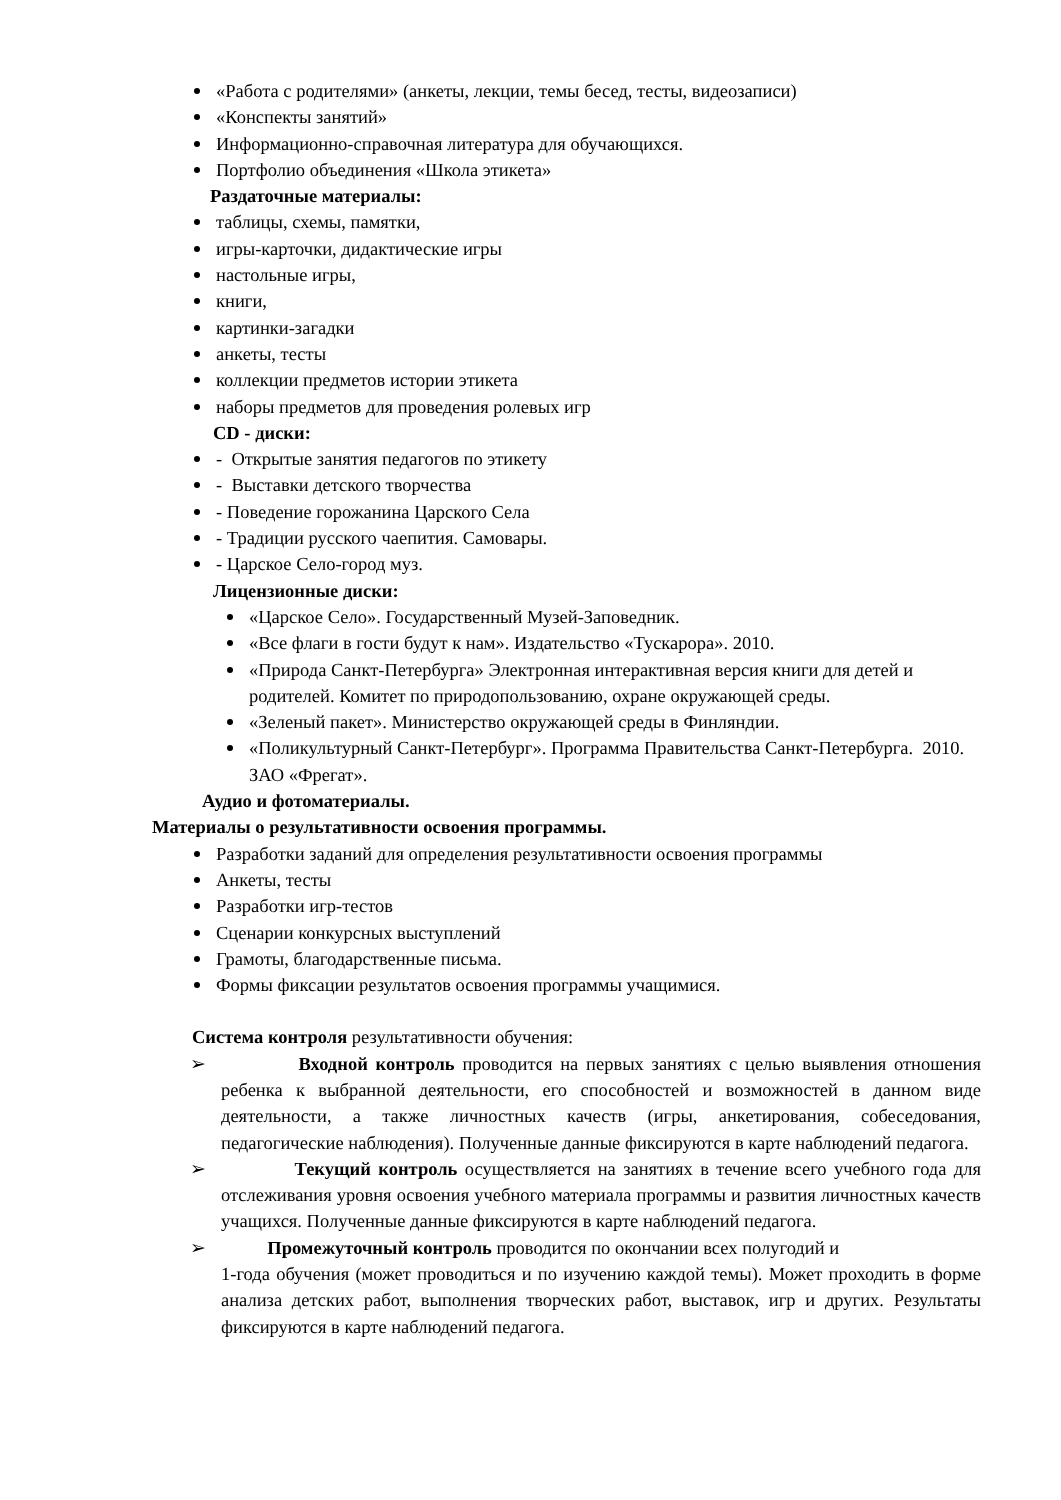«Работа с родителями» (анкеты, лекции, темы бесед, тесты, видеозаписи)
«Конспекты занятий»
Информационно-справочная литература для обучающихся.
Портфолио объединения «Школа этикета»
Раздаточные материалы:
таблицы, схемы, памятки,
игры-карточки, дидактические игры
настольные игры,
книги,
картинки-загадки
анкеты, тесты
коллекции предметов истории этикета
наборы предметов для проведения ролевых игр
CD - диски:
- Открытые занятия педагогов по этикету
- Выставки детского творчества
- Поведение горожанина Царского Села
- Традиции русского чаепития. Самовары.
- Царское Село-город муз.
Лицензионные диски:
«Царское Село». Государственный Музей-Заповедник.
«Все флаги в гости будут к нам». Издательство «Тускарора». 2010.
«Природа Санкт-Петербурга» Электронная интерактивная версия книги для детей и родителей. Комитет по природопользованию, охране окружающей среды.
«Зеленый пакет». Министерство окружающей среды в Финляндии.
«Поликультурный Санкт-Петербург». Программа Правительства Санкт-Петербурга. 2010. ЗАО «Фрегат».
Аудио и фотоматериалы.
Материалы о результативности освоения программы.
Разработки заданий для определения результативности освоения программы
Анкеты, тесты
Разработки игр-тестов
Сценарии конкурсных выступлений
Грамоты, благодарственные письма.
Формы фиксации результатов освоения программы учащимися.
Система контроля результативности обучения:
Входной контроль проводится на первых занятиях с целью выявления отношения ребенка к выбранной деятельности, его способностей и возможностей в данном виде деятельности, а также личностных качеств (игры, анкетирования, собеседования, педагогические наблюдения). Полученные данные фиксируются в карте наблюдений педагога.
Текущий контроль осуществляется на занятиях в течение всего учебного года для отслеживания уровня освоения учебного материала программы и развития личностных качеств учащихся. Полученные данные фиксируются в карте наблюдений педагога.
Промежуточный контроль проводится по окончании всех полугодий и
1-года обучения (может проводиться и по изучению каждой темы). Может проходить в форме анализа детских работ, выполнения творческих работ, выставок, игр и других. Результаты фиксируются в карте наблюдений педагога.